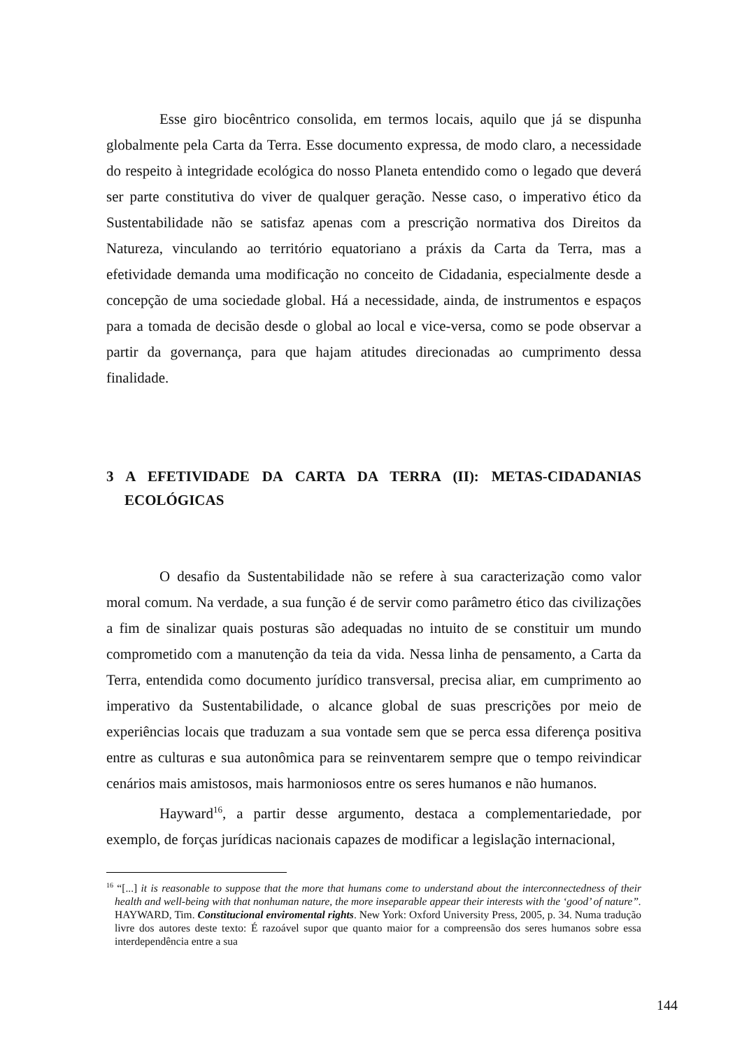Esse giro biocêntrico consolida, em termos locais, aquilo que já se dispunha globalmente pela Carta da Terra. Esse documento expressa, de modo claro, a necessidade do respeito à integridade ecológica do nosso Planeta entendido como o legado que deverá ser parte constitutiva do viver de qualquer geração. Nesse caso, o imperativo ético da Sustentabilidade não se satisfaz apenas com a prescrição normativa dos Direitos da Natureza, vinculando ao território equatoriano a práxis da Carta da Terra, mas a efetividade demanda uma modificação no conceito de Cidadania, especialmente desde a concepção de uma sociedade global. Há a necessidade, ainda, de instrumentos e espaços para a tomada de decisão desde o global ao local e vice-versa, como se pode observar a partir da governança, para que hajam atitudes direcionadas ao cumprimento dessa finalidade.
3 A EFETIVIDADE DA CARTA DA TERRA (II): METAS-CIDADANIAS ECOLÓGICAS
O desafio da Sustentabilidade não se refere à sua caracterização como valor moral comum. Na verdade, a sua função é de servir como parâmetro ético das civilizações a fim de sinalizar quais posturas são adequadas no intuito de se constituir um mundo comprometido com a manutenção da teia da vida. Nessa linha de pensamento, a Carta da Terra, entendida como documento jurídico transversal, precisa aliar, em cumprimento ao imperativo da Sustentabilidade, o alcance global de suas prescrições por meio de experiências locais que traduzam a sua vontade sem que se perca essa diferença positiva entre as culturas e sua autonômica para se reinventarem sempre que o tempo reivindicar cenários mais amistosos, mais harmoniosos entre os seres humanos e não humanos.
Hayward<sup>16</sup>, a partir desse argumento, destaca a complementariedade, por exemplo, de forças jurídicas nacionais capazes de modificar a legislação internacional,
<sup>16</sup> “[...] it is reasonable to suppose that the more that humans come to understand about the interconnectedness of their health and well-being with that nonhuman nature, the more inseparable appear their interests with the ‘good’ of nature”. HAYWARD, Tim. Constitucional enviromental rights. New York: Oxford University Press, 2005, p. 34. Numa tradução livre dos autores deste texto: É razoável supor que quanto maior for a compreensão dos seres humanos sobre essa interdependência entre a sua
144